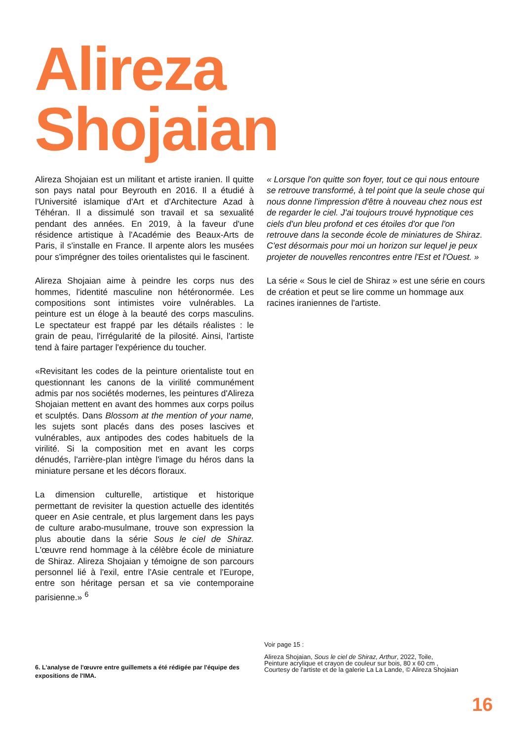Alireza
Shojaian
Alireza Shojaian est un militant et artiste iranien. Il quitte son pays natal pour Beyrouth en 2016. Il a étudié à l'Université islamique d'Art et d'Architecture Azad à Téhéran. Il a dissimulé son travail et sa sexualité pendant des années. En 2019, à la faveur d'une résidence artistique à l'Académie des Beaux-Arts de Paris, il s'installe en France. Il arpente alors les musées pour s'imprégner des toiles orientalistes qui le fascinent.
Alireza Shojaian aime à peindre les corps nus des hommes, l'identité masculine non hétéronormée. Les compositions sont intimistes voire vulnérables. La peinture est un éloge à la beauté des corps masculins. Le spectateur est frappé par les détails réalistes : le grain de peau, l'irrégularité de la pilosité. Ainsi, l'artiste tend à faire partager l'expérience du toucher.
«Revisitant les codes de la peinture orientaliste tout en questionnant les canons de la virilité communément admis par nos sociétés modernes, les peintures d'Alireza Shojaian mettent en avant des hommes aux corps poilus et sculptés. Dans Blossom at the mention of your name, les sujets sont placés dans des poses lascives et vulnérables, aux antipodes des codes habituels de la virilité. Si la composition met en avant les corps dénudés, l'arrière-plan intègre l'image du héros dans la miniature persane et les décors floraux.
La dimension culturelle, artistique et historique permettant de revisiter la question actuelle des identités queer en Asie centrale, et plus largement dans les pays de culture arabo-musulmane, trouve son expression la plus aboutie dans la série Sous le ciel de Shiraz. L'œuvre rend hommage à la célèbre école de miniature de Shiraz. Alireza Shojaian y témoigne de son parcours personnel lié à l'exil, entre l'Asie centrale et l'Europe, entre son héritage persan et sa vie contemporaine parisienne.» <sup>6</sup>
« Lorsque l'on quitte son foyer, tout ce qui nous entoure se retrouve transformé, à tel point que la seule chose qui nous donne l'impression d'être à nouveau chez nous est de regarder le ciel. J'ai toujours trouvé hypnotique ces ciels d'un bleu profond et ces étoiles d'or que l'on retrouve dans la seconde école de miniatures de Shiraz. C'est désormais pour moi un horizon sur lequel je peux projeter de nouvelles rencontres entre l'Est et l'Ouest. »
La série « Sous le ciel de Shiraz » est une série en cours de création et peut se lire comme un hommage aux racines iraniennes de l'artiste.
Voir page 15 :
Alireza Shojaian, Sous le ciel de Shiraz, Arthur, 2022, Toile,
Peinture acrylique et crayon de couleur sur bois, 80 x 60 cm ,
Courtesy de l'artiste et de la galerie La La Lande, © Alireza Shojaian
6. L'analyse de l'œuvre entre guillemets a été rédigée par l'équipe des expositions de l'IMA.
16